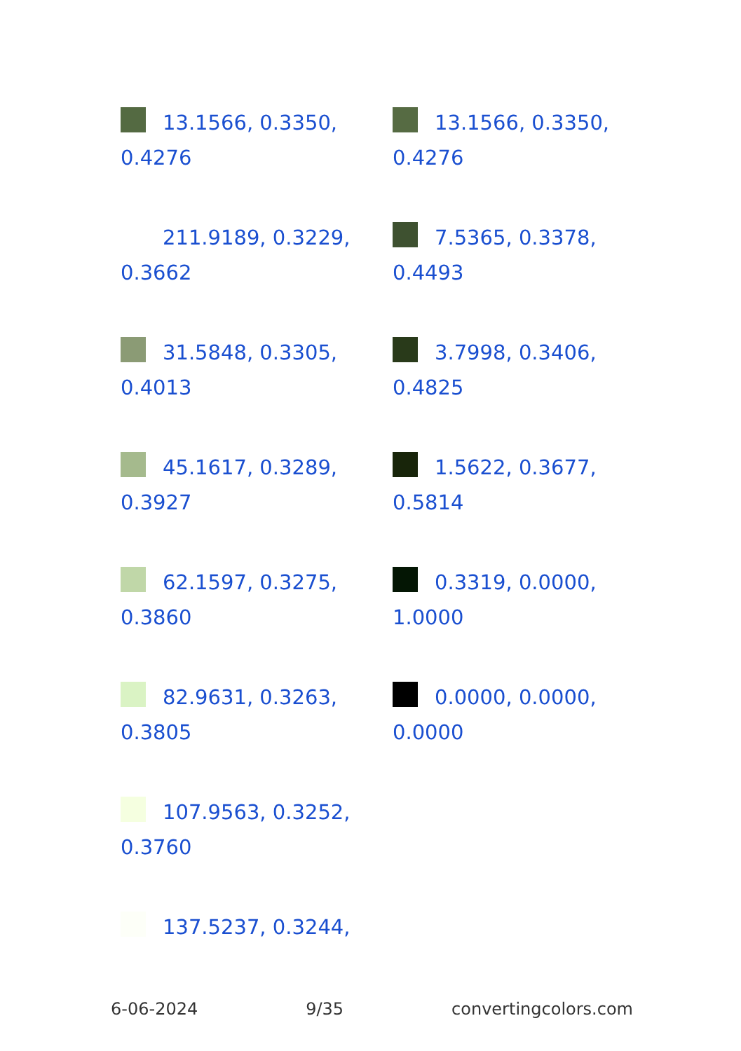13.1566, 0.3350, 0.4276
13.1566, 0.3350, 0.4276
211.9189, 0.3229, 0.3662
7.5365, 0.3378, 0.4493
31.5848, 0.3305, 0.4013
3.7998, 0.3406, 0.4825
45.1617, 0.3289, 0.3927
1.5622, 0.3677, 0.5814
62.1597, 0.3275, 0.3860
0.3319, 0.0000, 1.0000
82.9631, 0.3263, 0.3805
0.0000, 0.0000, 0.0000
107.9563, 0.3252, 0.3760
137.5237, 0.3244,
6-06-2024 9/35 convertingcolors.com